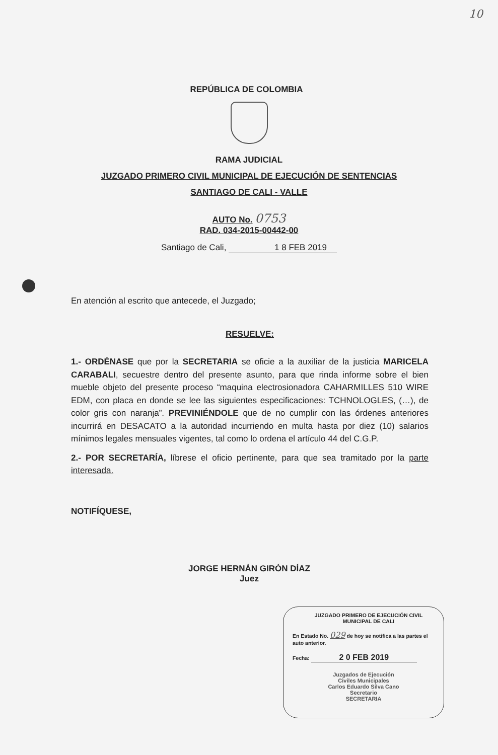10
REPÚBLICA DE COLOMBIA
RAMA JUDICIAL
JUZGADO PRIMERO CIVIL MUNICIPAL DE EJECUCIÓN DE SENTENCIAS
SANTIAGO DE CALI - VALLE
AUTO No. 0753
RAD. 034-2015-00442-00
Santiago de Cali, 1 8 FEB 2019
En atención al escrito que antecede, el Juzgado;
RESUELVE:
1.- ORDÉNASE que por la SECRETARIA se oficie a la auxiliar de la justicia MARICELA CARABALI, secuestre dentro del presente asunto, para que rinda informe sobre el bien mueble objeto del presente proceso “maquina electrosionadora CAHARMILLES 510 WIRE EDM, con placa en donde se lee las siguientes especificaciones: TCHNOLOGLES, (…), de color gris con naranja”. PREVINIÉNDOLE que de no cumplir con las órdenes anteriores incurrirá en DESACATO a la autoridad incurriendo en multa hasta por diez (10) salarios mínimos legales mensuales vigentes, tal como lo ordena el artículo 44 del C.G.P.
2.- POR SECRETARÍA, líbrese el oficio pertinente, para que sea tramitado por la parte interesada.
NOTIFÍQUESE,
JORGE HERNÁN GIRÓN DÍAZ
Juez
JUZGADO PRIMERO DE EJECUCIÓN CIVIL
MUNICIPAL DE CALI
En Estado No. 029 de hoy se notifica a las partes el auto anterior.
Fecha: 2 0 FEB 2019
Juzgados de Ejecución
Civiles Municipales
Carlos Eduardo Silva Cano
Secretario
SECRETARIA